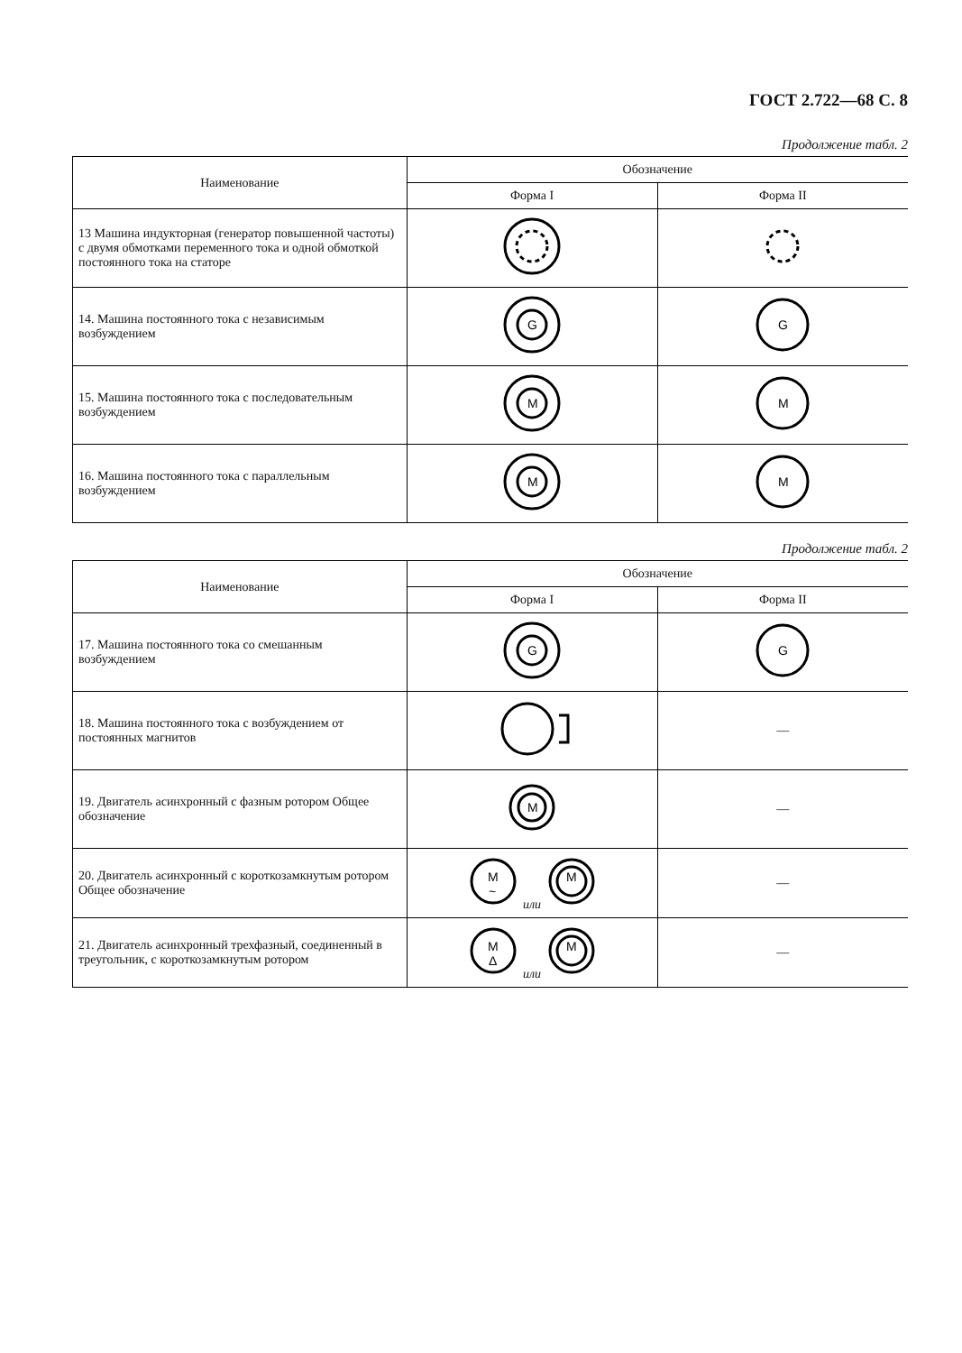ГОСТ 2.722—68 С. 8
Продолжение табл. 2
| Наименование | Обозначение | |
| --- | --- | --- |
| | Форма I | Форма II |
| 13 Машина индукторная (генератор повышенной частоты) с двумя обмотками переменного тока и одной обмоткой постоянного тока на статоре | | |
| 14. Машина постоянного тока с независимым возбуждением | G | G |
| 15. Машина постоянного тока с последовательным возбуждением | M | M |
| 16. Машина постоянного тока с параллельным возбуждением | M | M |
Продолжение табл. 2
| Наименование | Обозначение | |
| --- | --- | --- |
| | Форма I | Форма II |
| 17. Машина постоянного тока со смешанным возбуждением | G | G |
| 18. Машина постоянного тока с возбуждением от постоянных магнитов | | — |
| 19. Двигатель асинхронный с фазным ротором Общее обозначение | M | — |
| 20. Двигатель асинхронный с короткозамкнутым ротором Общее обозначение | M ~ или M | — |
| 21. Двигатель асинхронный трехфазный, соединенный в треугольник, с короткозамкнутым ротором | M Δ или M | — |